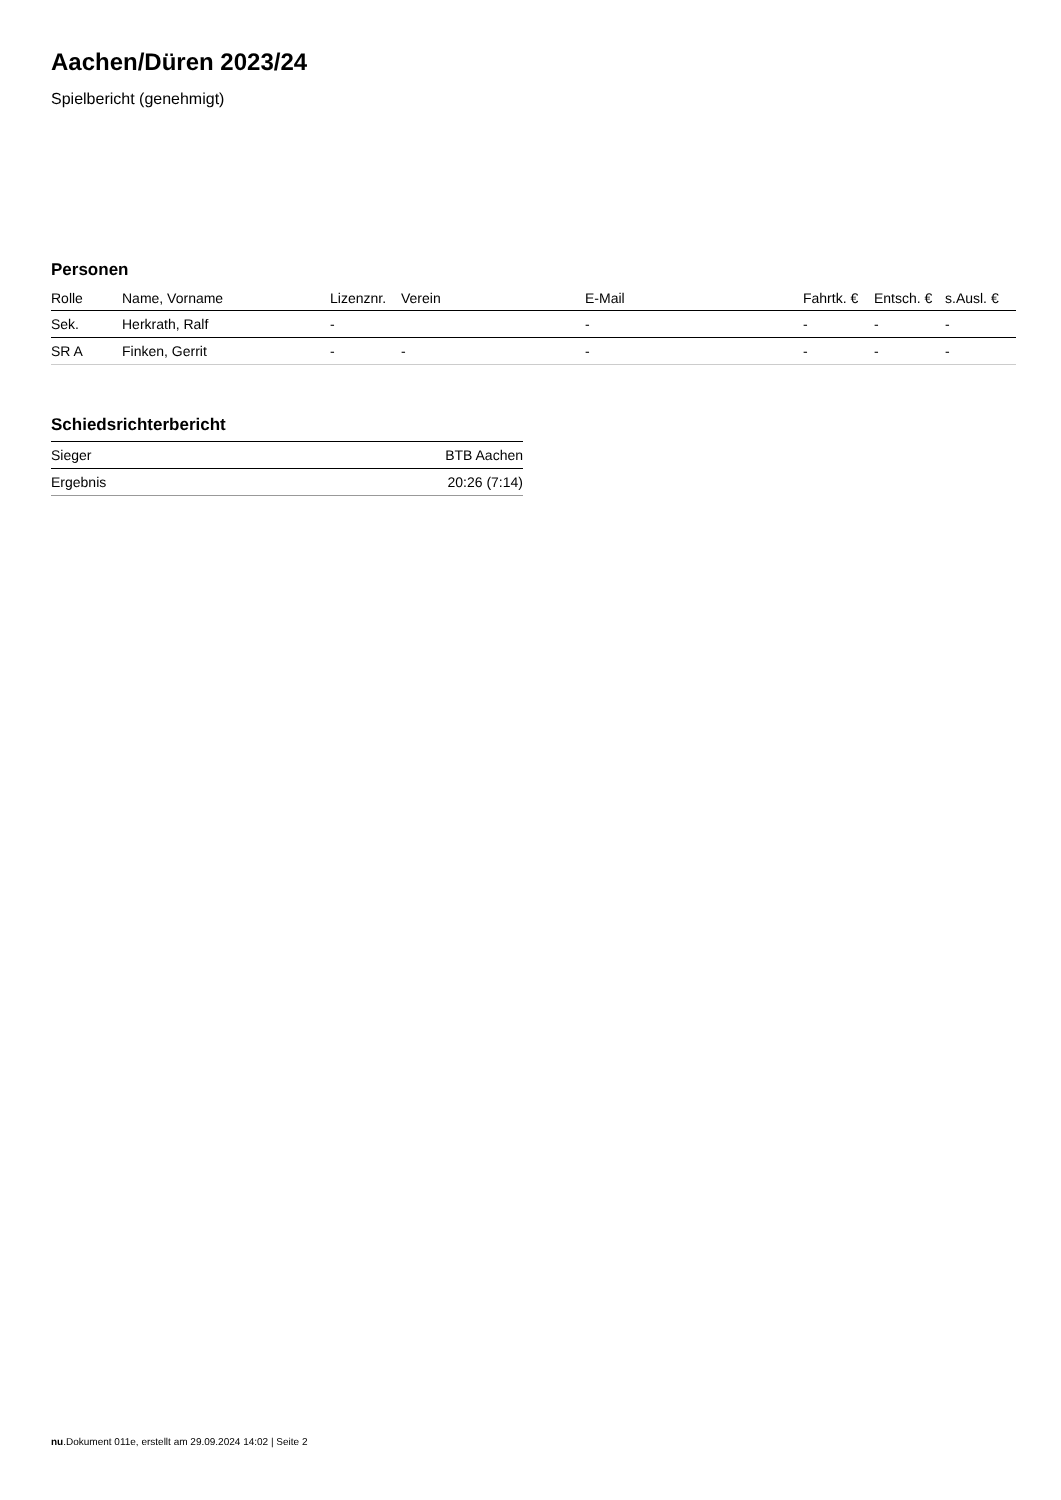Aachen/Düren 2023/24
Spielbericht (genehmigt)
Personen
| Rolle | Name, Vorname | Lizenznr. | Verein | E-Mail | Fahrtk. € | Entsch. € | s.Ausl. € |
| --- | --- | --- | --- | --- | --- | --- | --- |
| Sek. | Herkrath, Ralf | - | | - | - | - | - |
| SR A | Finken, Gerrit | - | - | - | - | - | - |
Schiedsrichterbericht
| Sieger | BTB Aachen |
| Ergebnis | 20:26 (7:14) |
nu.Dokument 011e, erstellt am 29.09.2024 14:02 | Seite 2